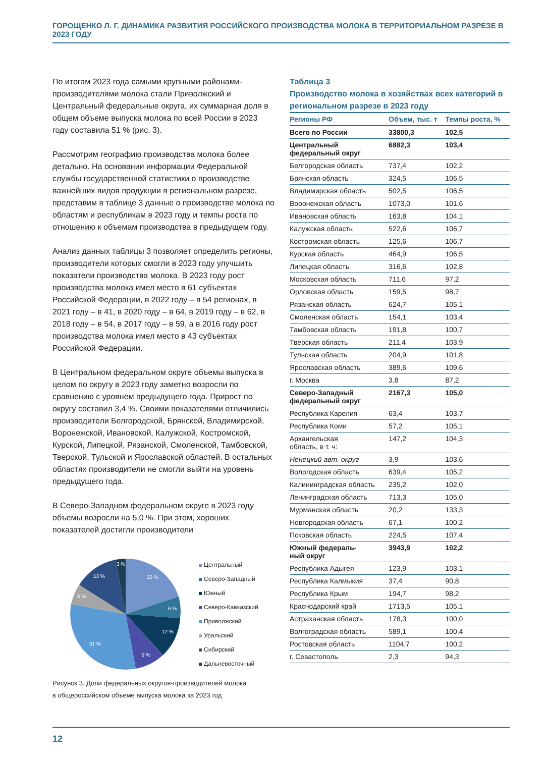ГОРОЩЕНКО Л. Г. ДИНАМИКА РАЗВИТИЯ РОССИЙСКОГО ПРОИЗВОДСТВА МОЛОКА В ТЕРРИТОРИАЛЬНОМ РАЗРЕЗЕ В 2023 ГОДУ
По итогам 2023 года самыми крупными районами-производителями молока стали Приволжский и Центральный федеральные округа, их суммарная доля в общем объеме выпуска молока по всей России в 2023 году составила 51 % (рис. 3).
Рассмотрим географию производства молока более детально. На основании информации Федеральной службы государственной статистики о производстве важнейших видов продукции в региональном разрезе, представим в таблице 3 данные о производстве молока по областям и республикам в 2023 году и темпы роста по отношению к объемам производства в предыдущем году.
Анализ данных таблицы 3 позволяет определить регионы, производители которых смогли в 2023 году улучшить показатели производства молока. В 2023 году рост производства молока имел место в 61 субъектах Российской Федерации, в 2022 году – в 54 регионах, в 2021 году – в 41, в 2020 году – в 64, в 2019 году – в 62, в 2018 году – в 54, в 2017 году – в 59, а в 2016 году рост производства молока имел место в 43 субъектах Российской Федерации.
В Центральном федеральном округе объемы выпуска в целом по округу в 2023 году заметно возросли по сравнению с уровнем предыдущего года. Прирост по округу составил 3,4 %. Своими показателями отличились производители Белгородской, Брянской, Владимирской, Воронежской, Ивановской, Калужской, Костромской, Курской, Липецкой, Рязанской, Смоленской, Тамбовской, Тверской, Тульской и Ярославской областей. В остальных областях производители не смогли выйти на уровень предыдущего года.
В Северо-Западном федеральном округе в 2023 году объемы возросли на 5,0 %. При этом, хороших показателей достигли производители
20 %
6 %
12 %
9 %
31 %
6 %
13 %
3 %
Центральный
Северо-Западный
Южный
Северо-Кавказский
Приволжский
Уральский
Сибирский
Дальневосточный
Рисунок 3. Доли федеральных округов-производителей молока
в общероссийском объеме выпуска молока за 2023 год
Таблица 3
Производство молока в хозяйствах всех категорий в региональном разрезе в 2023 году
| Регионы РФ | Объем, тыс. т | Темпы роста, % |
| --- | --- | --- |
| Всего по России | 33800,3 | 102,5 |
| Центральный федеральный округ | 6882,3 | 103,4 |
| Белгородская область | 737,4 | 102,2 |
| Брянская область | 324,5 | 106,5 |
| Владимирская область | 502,5 | 106,5 |
| Воронежская область | 1073,0 | 101,6 |
| Ивановская область | 163,8 | 104,1 |
| Калужская область | 522,6 | 106,7 |
| Костромская область | 125,6 | 106,7 |
| Курская область | 464,9 | 106,5 |
| Липецкая область | 316,6 | 102,8 |
| Московская область | 711,6 | 97,2 |
| Орловская область | 159,5 | 98,7 |
| Рязанская область | 624,7 | 105,1 |
| Смоленская область | 154,1 | 103,4 |
| Тамбовская область | 191,8 | 100,7 |
| Тверская область | 211,4 | 103,9 |
| Тульская область | 204,9 | 101,8 |
| Ярославская область | 389,6 | 109,6 |
| г. Москва | 3,8 | 87,2 |
| Северо-Западный федеральный округ | 2167,3 | 105,0 |
| Республика Карелия | 63,4 | 103,7 |
| Республика Коми | 57,2 | 105,1 |
| Архангельская область, в т. ч: | 147,2 | 104,3 |
| Ненецкий авт. округ | 3,9 | 103,6 |
| Вологодская область | 639,4 | 105,2 |
| Калининградская область | 235,2 | 102,0 |
| Ленинградская область | 713,3 | 105,0 |
| Мурманская область | 20,2 | 133,3 |
| Новгородская область | 67,1 | 100,2 |
| Псковская область | 224,5 | 107,4 |
| Южный федераль- ный округ | 3943,9 | 102,2 |
| Республика Адыгея | 123,9 | 103,1 |
| Республика Калмыкия | 37,4 | 90,8 |
| Республика Крым | 194,7 | 98,2 |
| Краснодарский край | 1713,5 | 105,1 |
| Астраханская область | 178,3 | 100,0 |
| Волгоградская область | 589,1 | 100,4 |
| Ростовская область | 1104,7 | 100,2 |
| г. Севастополь | 2,3 | 94,3 |
12